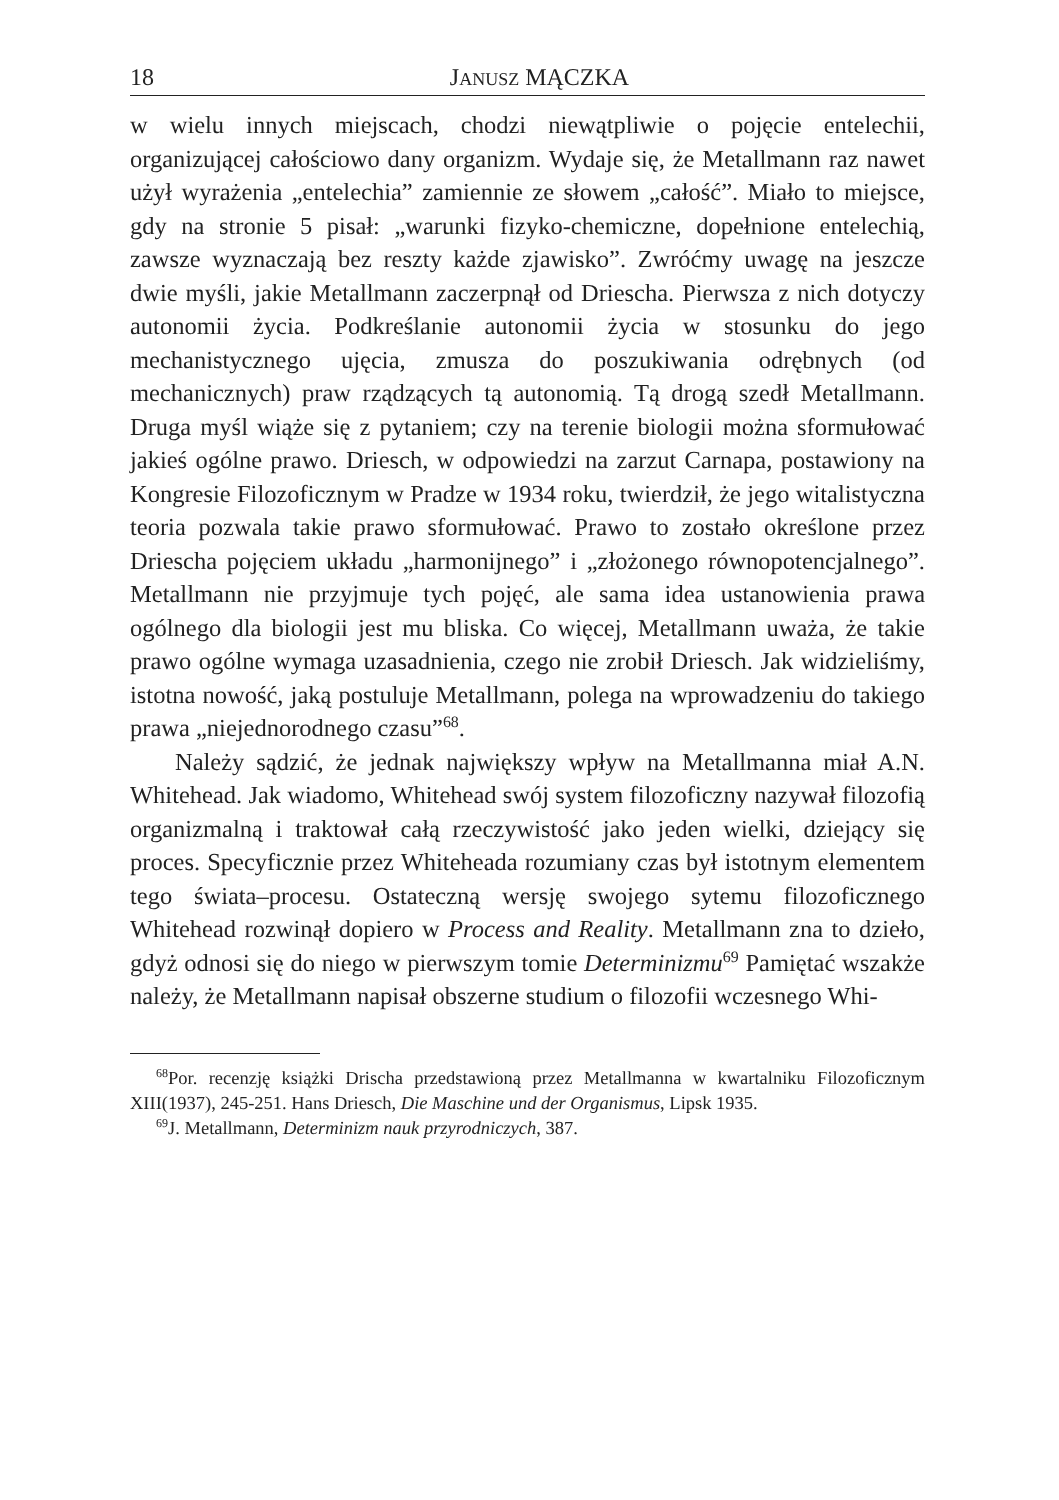18 JANUSZ MĄCZKA
w wielu innych miejscach, chodzi niewątpliwie o pojęcie entelechii, organizującej całościowo dany organizm. Wydaje się, że Metallmann raz nawet użył wyrażenia „entelechia” zamiennie ze słowem „całość”. Miało to miejsce, gdy na stronie 5 pisał: „warunki fizyko-chemiczne, dopełnione entelechią, zawsze wyznaczają bez reszty każde zjawisko”. Zwróćmy uwagę na jeszcze dwie myśli, jakie Metallmann zaczerpnął od Driescha. Pierwsza z nich dotyczy autonomii życia. Podkreślanie autonomii życia w stosunku do jego mechanistycznego ujęcia, zmusza do poszukiwania odrębnych (od mechanicznych) praw rządzących tą autonomią. Tą drogą szedł Metallmann. Druga myśl wiąże się z pytaniem; czy na terenie biologii można sformułować jakieś ogólne prawo. Driesch, w odpowiedzi na zarzut Carnapa, postawiony na Kongresie Filozoficznym w Pradze w 1934 roku, twierdził, że jego witalistyczna teoria pozwala takie prawo sformułować. Prawo to zostało określone przez Driescha pojęciem układu „harmonijnego” i „złożonego równopotencjalnego”. Metallmann nie przyjmuje tych pojęć, ale sama idea ustanowienia prawa ogólnego dla biologii jest mu bliska. Co więcej, Metallmann uważa, że takie prawo ogólne wymaga uzasadnienia, czego nie zrobił Driesch. Jak widzieliśmy, istotna nowość, jaką postuluje Metallmann, polega na wprowadzeniu do takiego prawa „niejednorodnego czasu”<sup>68</sup>.
Należy sądzić, że jednak największy wpływ na Metallmanna miał A.N. Whitehead. Jak wiadomo, Whitehead swój system filozoficzny nazywał filozofią organizmalną i traktował całą rzeczywistość jako jeden wielki, dziejący się proces. Specyficznie przez Whiteheada rozumiany czas był istotnym elementem tego świata–procesu. Ostateczną wersję swojego sytemu filozoficznego Whitehead rozwinął dopiero w Process and Reality. Metallmann zna to dzieło, gdyż odnosi się do niego w pierwszym tomie Determinizmu<sup>69</sup> Pamiętać wszakże należy, że Metallmann napisał obszerne studium o filozofii wczesnego Whi-
<sup>68</sup> Por. recenzję książki Drischa przedstawioną przez Metallmanna w kwartalniku Filozoficznym XIII(1937), 245-251. Hans Driesch, Die Maschine und der Organismus, Lipsk 1935.
<sup>69</sup> J. Metallmann, Determinizm nauk przyrodniczych, 387.